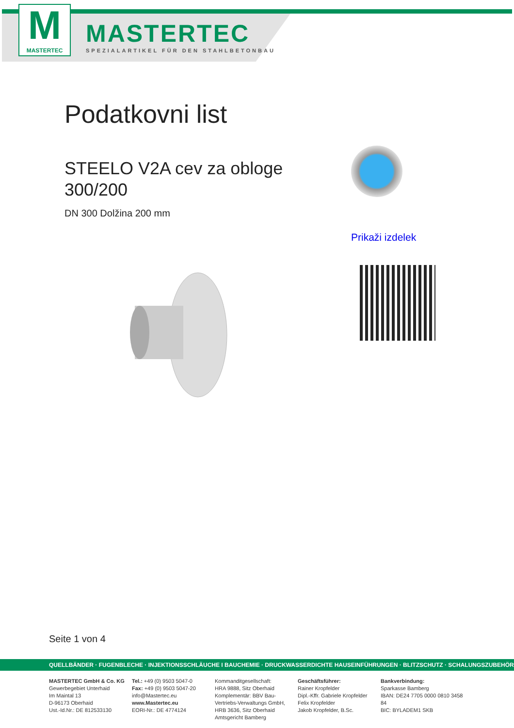M
MASTERTEC
MASTERTEC
SPEZIALARTIKEL FÜR DEN STAHLBETONBAU
Podatkovni list
STEELO V2A cev za obloge
300/200
DN 300 Dolžina 200 mm
Prikaži izdelek
Seite 1 von 4
QUELLBÄNDER · FUGENBLECHE · INJEKTIONSSCHLÄUCHE I BAUCHEMIE · DRUCKWASSERDICHTE HAUSEINFÜHRUNGEN · BLITZSCHUTZ · SCHALUNGSZUBEHÖR
MASTERTEC GmbH & Co. KG
Gewerbegebiet Unterhaid
Im Maintal 13
D-96173 Oberhaid
Ust.-Id.Nr.: DE 812533130
Tel.: +49 (0) 9503 5047-0
Fax: +49 (0) 9503 5047-20
info@Mastertec.eu
www.Mastertec.eu
EORI-Nr.: DE 4774124
Kommanditgesellschaft:
HRA 9888, Sitz Oberhaid
Komplementär: BBV Bau-
Vertriebs-Verwaltungs GmbH,
HRB 3636, Sitz Oberhaid
Amtsgericht Bamberg
Geschäftsführer:
Rainer Kropfelder
Dipl.-Kffr. Gabriele Kropfelder
Felix Kropfelder
Jakob Kropfelder, B.Sc.
Bankverbindung:
Sparkasse Bamberg
IBAN: DE24 7705 0000 0810 3458 84
BIC: BYLADEM1 SKB